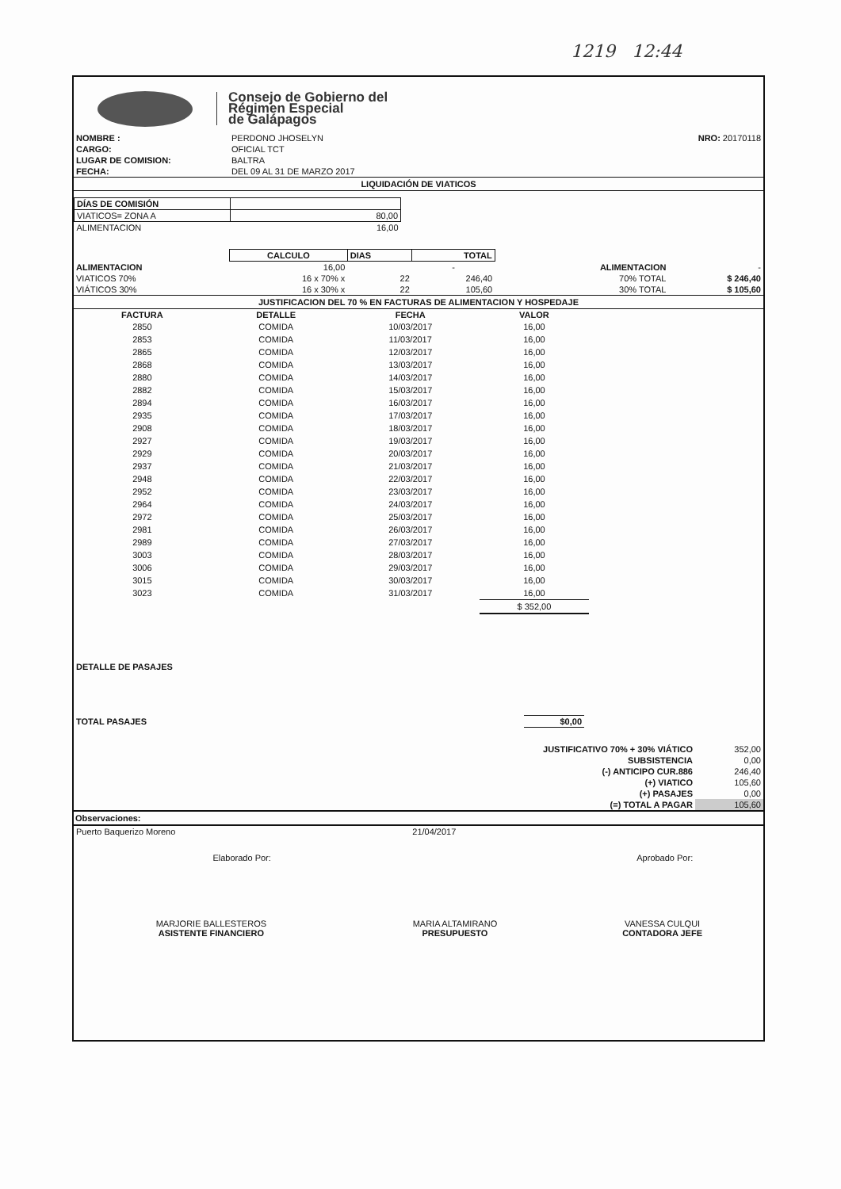1219 12:44
Consejo de Gobierno del
Régimen Especial
de Galápagos
| NOMBRE : | PERDONO JHOSELYN | NRO: 20170118 |
| CARGO: | OFICIAL TCT | |
| LUGAR DE COMISION: | BALTRA | |
| FECHA: | DEL 09 AL 31 DE MARZO 2017 | |
LIQUIDACIÓN DE VIATICOS
| DÍAS DE COMISIÓN | |
| VIATICOS= ZONA A | 80,00 |
| ALIMENTACION | 16,00 |
| | CALCULO | DIAS | TOTAL | | |
| ALIMENTACION | 16,00 | | - | ALIMENTACION | - |
| VIATICOS 70% | 16 x 70% x | 22 | 246,40 | 70% TOTAL | $ 246,40 |
| VIÁTICOS 30% | 16 x 30% x | 22 | 105,60 | 30% TOTAL | $ 105,60 |
JUSTIFICACION DEL 70 % EN FACTURAS DE ALIMENTACION Y HOSPEDAJE
| FACTURA | DETALLE | FECHA | VALOR |
| --- | --- | --- | --- |
| 2850 | COMIDA | 10/03/2017 | 16,00 |
| 2853 | COMIDA | 11/03/2017 | 16,00 |
| 2865 | COMIDA | 12/03/2017 | 16,00 |
| 2868 | COMIDA | 13/03/2017 | 16,00 |
| 2880 | COMIDA | 14/03/2017 | 16,00 |
| 2882 | COMIDA | 15/03/2017 | 16,00 |
| 2894 | COMIDA | 16/03/2017 | 16,00 |
| 2935 | COMIDA | 17/03/2017 | 16,00 |
| 2908 | COMIDA | 18/03/2017 | 16,00 |
| 2927 | COMIDA | 19/03/2017 | 16,00 |
| 2929 | COMIDA | 20/03/2017 | 16,00 |
| 2937 | COMIDA | 21/03/2017 | 16,00 |
| 2948 | COMIDA | 22/03/2017 | 16,00 |
| 2952 | COMIDA | 23/03/2017 | 16,00 |
| 2964 | COMIDA | 24/03/2017 | 16,00 |
| 2972 | COMIDA | 25/03/2017 | 16,00 |
| 2981 | COMIDA | 26/03/2017 | 16,00 |
| 2989 | COMIDA | 27/03/2017 | 16,00 |
| 3003 | COMIDA | 28/03/2017 | 16,00 |
| 3006 | COMIDA | 29/03/2017 | 16,00 |
| 3015 | COMIDA | 30/03/2017 | 16,00 |
| 3023 | COMIDA | 31/03/2017 | 16,00 |
| | | | $ 352,00 |
DETALLE DE PASAJES
| TOTAL PASAJES | $0,00 | |
| JUSTIFICATIVO 70% + 30% VIÁTICO | 352,00 |
| SUBSISTENCIA | 0,00 |
| (-) ANTICIPO CUR.886 | 246,40 |
| (+) VIATICO | 105,60 |
| (+) PASAJES | 0,00 |
| (=) TOTAL A PAGAR | 105,60 |
Observaciones:
| Puerto Baquerizo Moreno | 21/04/2017 | |
| Elaborado Por: | | Aprobado Por: |
| MARJORIE BALLESTEROS ASISTENTE FINANCIERO | MARIA ALTAMIRANO PRESUPUESTO | VANESSA CULQUI CONTADORA JEFE |